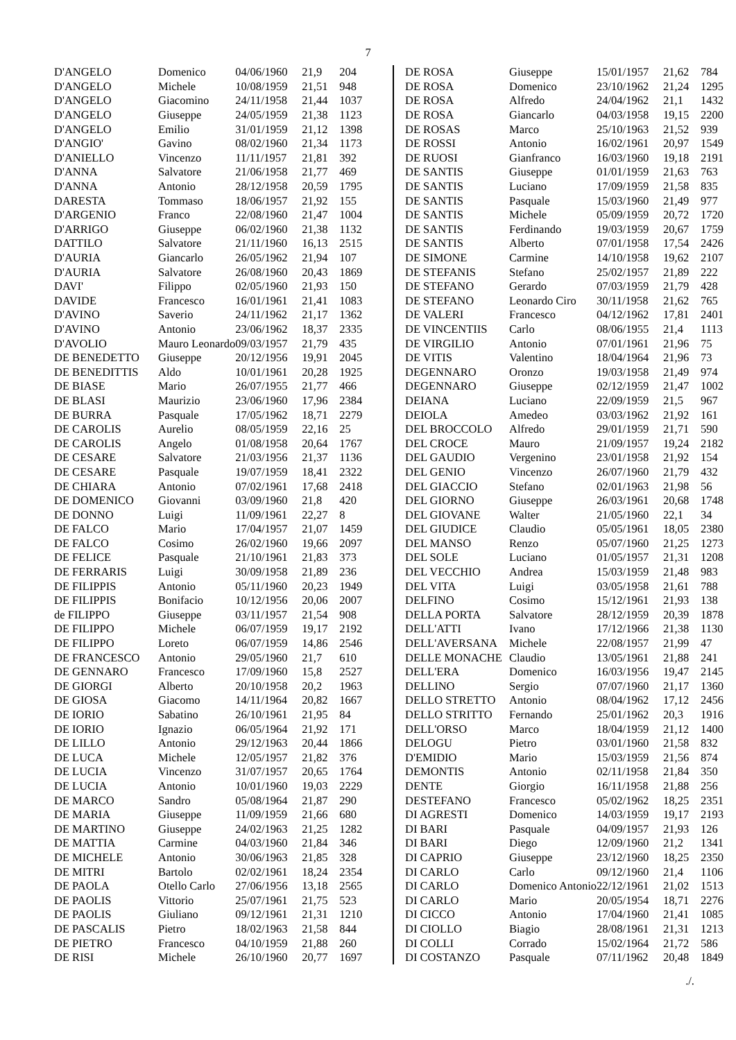7
| D'ANGELO | Domenico | 04/06/1960 | 21,9 | 204 |
| D'ANGELO | Michele | 10/08/1959 | 21,51 | 948 |
| D'ANGELO | Giacomino | 24/11/1958 | 21,44 | 1037 |
| D'ANGELO | Giuseppe | 24/05/1959 | 21,38 | 1123 |
| D'ANGELO | Emilio | 31/01/1959 | 21,12 | 1398 |
| D'ANGIO' | Gavino | 08/02/1960 | 21,34 | 1173 |
| D'ANIELLO | Vincenzo | 11/11/1957 | 21,81 | 392 |
| D'ANNA | Salvatore | 21/06/1958 | 21,77 | 469 |
| D'ANNA | Antonio | 28/12/1958 | 20,59 | 1795 |
| DARESTA | Tommaso | 18/06/1957 | 21,92 | 155 |
| D'ARGENIO | Franco | 22/08/1960 | 21,47 | 1004 |
| D'ARRIGO | Giuseppe | 06/02/1960 | 21,38 | 1132 |
| DATTILO | Salvatore | 21/11/1960 | 16,13 | 2515 |
| D'AURIA | Giancarlo | 26/05/1962 | 21,94 | 107 |
| D'AURIA | Salvatore | 26/08/1960 | 20,43 | 1869 |
| DAVI' | Filippo | 02/05/1960 | 21,93 | 150 |
| DAVIDE | Francesco | 16/01/1961 | 21,41 | 1083 |
| D'AVINO | Saverio | 24/11/1962 | 21,17 | 1362 |
| D'AVINO | Antonio | 23/06/1962 | 18,37 | 2335 |
| D'AVOLIO | Mauro Leonardo | 09/03/1957 | 21,79 | 435 |
| DE BENEDETTO | Giuseppe | 20/12/1956 | 19,91 | 2045 |
| DE BENEDITTIS | Aldo | 10/01/1961 | 20,28 | 1925 |
| DE BIASE | Mario | 26/07/1955 | 21,77 | 466 |
| DE BLASI | Maurizio | 23/06/1960 | 17,96 | 2384 |
| DE BURRA | Pasquale | 17/05/1962 | 18,71 | 2279 |
| DE CAROLIS | Aurelio | 08/05/1959 | 22,16 | 25 |
| DE CAROLIS | Angelo | 01/08/1958 | 20,64 | 1767 |
| DE CESARE | Salvatore | 21/03/1956 | 21,37 | 1136 |
| DE CESARE | Pasquale | 19/07/1959 | 18,41 | 2322 |
| DE CHIARA | Antonio | 07/02/1961 | 17,68 | 2418 |
| DE DOMENICO | Giovanni | 03/09/1960 | 21,8 | 420 |
| DE DONNO | Luigi | 11/09/1961 | 22,27 | 8 |
| DE FALCO | Mario | 17/04/1957 | 21,07 | 1459 |
| DE FALCO | Cosimo | 26/02/1960 | 19,66 | 2097 |
| DE FELICE | Pasquale | 21/10/1961 | 21,83 | 373 |
| DE FERRARIS | Luigi | 30/09/1958 | 21,89 | 236 |
| DE FILIPPIS | Antonio | 05/11/1960 | 20,23 | 1949 |
| DE FILIPPIS | Bonifacio | 10/12/1956 | 20,06 | 2007 |
| de FILIPPO | Giuseppe | 03/11/1957 | 21,54 | 908 |
| DE FILIPPO | Michele | 06/07/1959 | 19,17 | 2192 |
| DE FILIPPO | Loreto | 06/07/1959 | 14,86 | 2546 |
| DE FRANCESCO | Antonio | 29/05/1960 | 21,7 | 610 |
| DE GENNARO | Francesco | 17/09/1960 | 15,8 | 2527 |
| DE GIORGI | Alberto | 20/10/1958 | 20,2 | 1963 |
| DE GIOSA | Giacomo | 14/11/1964 | 20,82 | 1667 |
| DE IORIO | Sabatino | 26/10/1961 | 21,95 | 84 |
| DE IORIO | Ignazio | 06/05/1964 | 21,92 | 171 |
| DE LILLO | Antonio | 29/12/1963 | 20,44 | 1866 |
| DE LUCA | Michele | 12/05/1957 | 21,82 | 376 |
| DE LUCIA | Vincenzo | 31/07/1957 | 20,65 | 1764 |
| DE LUCIA | Antonio | 10/01/1960 | 19,03 | 2229 |
| DE MARCO | Sandro | 05/08/1964 | 21,87 | 290 |
| DE MARIA | Giuseppe | 11/09/1959 | 21,66 | 680 |
| DE MARTINO | Giuseppe | 24/02/1963 | 21,25 | 1282 |
| DE MATTIA | Carmine | 04/03/1960 | 21,84 | 346 |
| DE MICHELE | Antonio | 30/06/1963 | 21,85 | 328 |
| DE MITRI | Bartolo | 02/02/1961 | 18,24 | 2354 |
| DE PAOLA | Otello Carlo | 27/06/1956 | 13,18 | 2565 |
| DE PAOLIS | Vittorio | 25/07/1961 | 21,75 | 523 |
| DE PAOLIS | Giuliano | 09/12/1961 | 21,31 | 1210 |
| DE PASCALIS | Pietro | 18/02/1963 | 21,58 | 844 |
| DE PIETRO | Francesco | 04/10/1959 | 21,88 | 260 |
| DE RISI | Michele | 26/10/1960 | 20,77 | 1697 |
| DE ROSA | Giuseppe | 15/01/1957 | 21,62 | 784 |
| DE ROSA | Domenico | 23/10/1962 | 21,24 | 1295 |
| DE ROSA | Alfredo | 24/04/1962 | 21,1 | 1432 |
| DE ROSA | Giancarlo | 04/03/1958 | 19,15 | 2200 |
| DE ROSAS | Marco | 25/10/1963 | 21,52 | 939 |
| DE ROSSI | Antonio | 16/02/1961 | 20,97 | 1549 |
| DE RUOSI | Gianfranco | 16/03/1960 | 19,18 | 2191 |
| DE SANTIS | Giuseppe | 01/01/1959 | 21,63 | 763 |
| DE SANTIS | Luciano | 17/09/1959 | 21,58 | 835 |
| DE SANTIS | Pasquale | 15/03/1960 | 21,49 | 977 |
| DE SANTIS | Michele | 05/09/1959 | 20,72 | 1720 |
| DE SANTIS | Ferdinando | 19/03/1959 | 20,67 | 1759 |
| DE SANTIS | Alberto | 07/01/1958 | 17,54 | 2426 |
| DE SIMONE | Carmine | 14/10/1958 | 19,62 | 2107 |
| DE STEFANIS | Stefano | 25/02/1957 | 21,89 | 222 |
| DE STEFANO | Gerardo | 07/03/1959 | 21,79 | 428 |
| DE STEFANO | Leonardo Ciro | 30/11/1958 | 21,62 | 765 |
| DE VALERI | Francesco | 04/12/1962 | 17,81 | 2401 |
| DE VINCENTIIS | Carlo | 08/06/1955 | 21,4 | 1113 |
| DE VIRGILIO | Antonio | 07/01/1961 | 21,96 | 75 |
| DE VITIS | Valentino | 18/04/1964 | 21,96 | 73 |
| DEGENNARO | Oronzo | 19/03/1958 | 21,49 | 974 |
| DEGENNARO | Giuseppe | 02/12/1959 | 21,47 | 1002 |
| DEIANA | Luciano | 22/09/1959 | 21,5 | 967 |
| DEIOLA | Amedeo | 03/03/1962 | 21,92 | 161 |
| DEL BROCCOLO | Alfredo | 29/01/1959 | 21,71 | 590 |
| DEL CROCE | Mauro | 21/09/1957 | 19,24 | 2182 |
| DEL GAUDIO | Vergenino | 23/01/1958 | 21,92 | 154 |
| DEL GENIO | Vincenzo | 26/07/1960 | 21,79 | 432 |
| DEL GIACCIO | Stefano | 02/01/1963 | 21,98 | 56 |
| DEL GIORNO | Giuseppe | 26/03/1961 | 20,68 | 1748 |
| DEL GIOVANE | Walter | 21/05/1960 | 22,1 | 34 |
| DEL GIUDICE | Claudio | 05/05/1961 | 18,05 | 2380 |
| DEL MANSO | Renzo | 05/07/1960 | 21,25 | 1273 |
| DEL SOLE | Luciano | 01/05/1957 | 21,31 | 1208 |
| DEL VECCHIO | Andrea | 15/03/1959 | 21,48 | 983 |
| DEL VITA | Luigi | 03/05/1958 | 21,61 | 788 |
| DELFINO | Cosimo | 15/12/1961 | 21,93 | 138 |
| DELLA PORTA | Salvatore | 28/12/1959 | 20,39 | 1878 |
| DELL'ATTI | Ivano | 17/12/1966 | 21,38 | 1130 |
| DELL'AVERSANA | Michele | 22/08/1957 | 21,99 | 47 |
| DELLE MONACHE | Claudio | 13/05/1961 | 21,88 | 241 |
| DELL'ERA | Domenico | 16/03/1956 | 19,47 | 2145 |
| DELLINO | Sergio | 07/07/1960 | 21,17 | 1360 |
| DELLO STRETTO | Antonio | 08/04/1962 | 17,12 | 2456 |
| DELLO STRITTO | Fernando | 25/01/1962 | 20,3 | 1916 |
| DELL'ORSO | Marco | 18/04/1959 | 21,12 | 1400 |
| DELOGU | Pietro | 03/01/1960 | 21,58 | 832 |
| D'EMIDIO | Mario | 15/03/1959 | 21,56 | 874 |
| DEMONTIS | Antonio | 02/11/1958 | 21,84 | 350 |
| DENTE | Giorgio | 16/11/1958 | 21,88 | 256 |
| DESTEFANO | Francesco | 05/02/1962 | 18,25 | 2351 |
| DI AGRESTI | Domenico | 14/03/1959 | 19,17 | 2193 |
| DI BARI | Pasquale | 04/09/1957 | 21,93 | 126 |
| DI BARI | Diego | 12/09/1960 | 21,2 | 1341 |
| DI CAPRIO | Giuseppe | 23/12/1960 | 18,25 | 2350 |
| DI CARLO | Carlo | 09/12/1960 | 21,4 | 1106 |
| DI CARLO | Domenico Antonio | 22/12/1961 | 21,02 | 1513 |
| DI CARLO | Mario | 20/05/1954 | 18,71 | 2276 |
| DI CICCO | Antonio | 17/04/1960 | 21,41 | 1085 |
| DI CIOLLO | Biagio | 28/08/1961 | 21,31 | 1213 |
| DI COLLI | Corrado | 15/02/1964 | 21,72 | 586 |
| DI COSTANZO | Pasquale | 07/11/1962 | 20,48 | 1849 |
./.